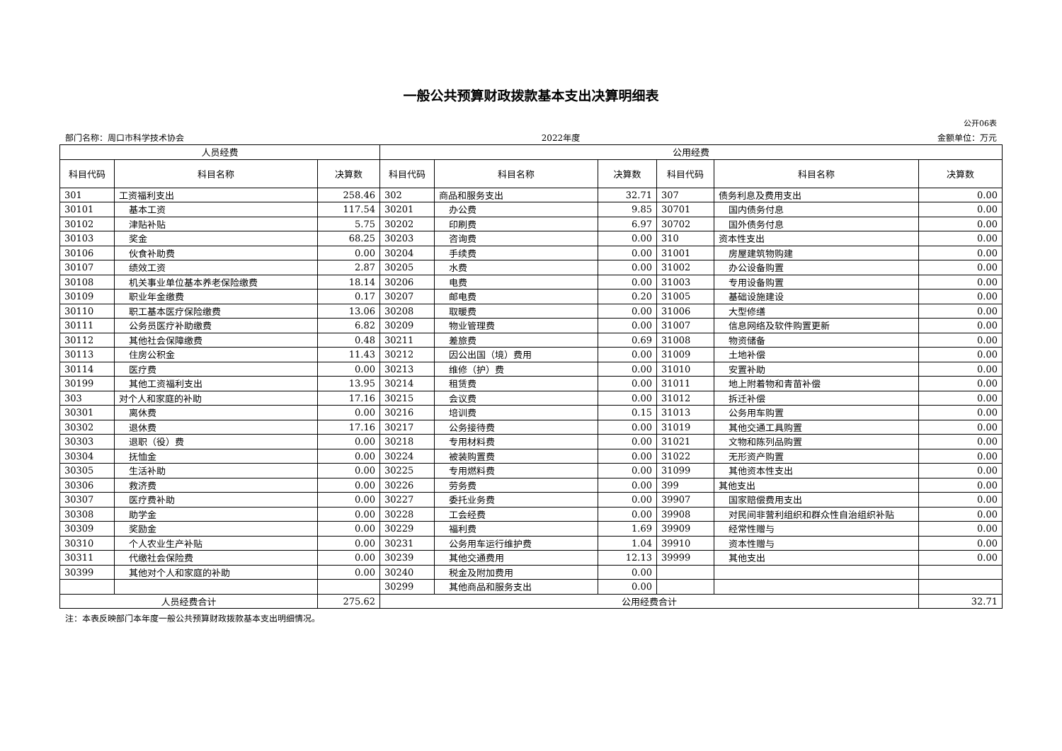一般公共预算财政拨款基本支出决算明细表
公开06表
部门名称：周口市科学技术协会 2022年度 金额单位：万元
| 人员经费 | | | 公用经费 | | | | | |
| --- | --- | --- | --- | --- | --- | --- | --- | --- |
| 科目代码 | 科目名称 | 决算数 | 科目代码 | 科目名称 | 决算数 | 科目代码 | 科目名称 | 决算数 |
| 301 | 工资福利支出 | 258.46 | 302 | 商品和服务支出 | 32.71 | 307 | 债务利息及费用支出 | 0.00 |
| 30101 | 基本工资 | 117.54 | 30201 | 办公费 | 9.85 | 30701 | 国内债务付息 | 0.00 |
| 30102 | 津贴补贴 | 5.75 | 30202 | 印刷费 | 6.97 | 30702 | 国外债务付息 | 0.00 |
| 30103 | 奖金 | 68.25 | 30203 | 咨询费 | 0.00 | 310 | 资本性支出 | 0.00 |
| 30106 | 伙食补助费 | 0.00 | 30204 | 手续费 | 0.00 | 31001 | 房屋建筑物购建 | 0.00 |
| 30107 | 绩效工资 | 2.87 | 30205 | 水费 | 0.00 | 31002 | 办公设备购置 | 0.00 |
| 30108 | 机关事业单位基本养老保险缴费 | 18.14 | 30206 | 电费 | 0.00 | 31003 | 专用设备购置 | 0.00 |
| 30109 | 职业年金缴费 | 0.17 | 30207 | 邮电费 | 0.20 | 31005 | 基础设施建设 | 0.00 |
| 30110 | 职工基本医疗保险缴费 | 13.06 | 30208 | 取暖费 | 0.00 | 31006 | 大型修缮 | 0.00 |
| 30111 | 公务员医疗补助缴费 | 6.82 | 30209 | 物业管理费 | 0.00 | 31007 | 信息网络及软件购置更新 | 0.00 |
| 30112 | 其他社会保障缴费 | 0.48 | 30211 | 差旅费 | 0.69 | 31008 | 物资储备 | 0.00 |
| 30113 | 住房公积金 | 11.43 | 30212 | 因公出国（境）费用 | 0.00 | 31009 | 土地补偿 | 0.00 |
| 30114 | 医疗费 | 0.00 | 30213 | 维修（护）费 | 0.00 | 31010 | 安置补助 | 0.00 |
| 30199 | 其他工资福利支出 | 13.95 | 30214 | 租赁费 | 0.00 | 31011 | 地上附着物和青苗补偿 | 0.00 |
| 303 | 对个人和家庭的补助 | 17.16 | 30215 | 会议费 | 0.00 | 31012 | 拆迁补偿 | 0.00 |
| 30301 | 离休费 | 0.00 | 30216 | 培训费 | 0.15 | 31013 | 公务用车购置 | 0.00 |
| 30302 | 退休费 | 17.16 | 30217 | 公务接待费 | 0.00 | 31019 | 其他交通工具购置 | 0.00 |
| 30303 | 退职（役）费 | 0.00 | 30218 | 专用材料费 | 0.00 | 31021 | 文物和陈列品购置 | 0.00 |
| 30304 | 抚恤金 | 0.00 | 30224 | 被装购置费 | 0.00 | 31022 | 无形资产购置 | 0.00 |
| 30305 | 生活补助 | 0.00 | 30225 | 专用燃料费 | 0.00 | 31099 | 其他资本性支出 | 0.00 |
| 30306 | 救济费 | 0.00 | 30226 | 劳务费 | 0.00 | 399 | 其他支出 | 0.00 |
| 30307 | 医疗费补助 | 0.00 | 30227 | 委托业务费 | 0.00 | 39907 | 国家赔偿费用支出 | 0.00 |
| 30308 | 助学金 | 0.00 | 30228 | 工会经费 | 0.00 | 39908 | 对民间非营利组织和群众性自治组织补贴 | 0.00 |
| 30309 | 奖励金 | 0.00 | 30229 | 福利费 | 1.69 | 39909 | 经常性赠与 | 0.00 |
| 30310 | 个人农业生产补贴 | 0.00 | 30231 | 公务用车运行维护费 | 1.04 | 39910 | 资本性赠与 | 0.00 |
| 30311 | 代缴社会保险费 | 0.00 | 30239 | 其他交通费用 | 12.13 | 39999 | 其他支出 | 0.00 |
| 30399 | 其他对个人和家庭的补助 | 0.00 | 30240 | 税金及附加费用 | 0.00 | | | |
| | | | 30299 | 其他商品和服务支出 | 0.00 | | | |
| 人员经费合计 | | 275.62 | 公用经费合计 | | | | | 32.71 |
注：本表反映部门本年度一般公共预算财政拨款基本支出明细情况。